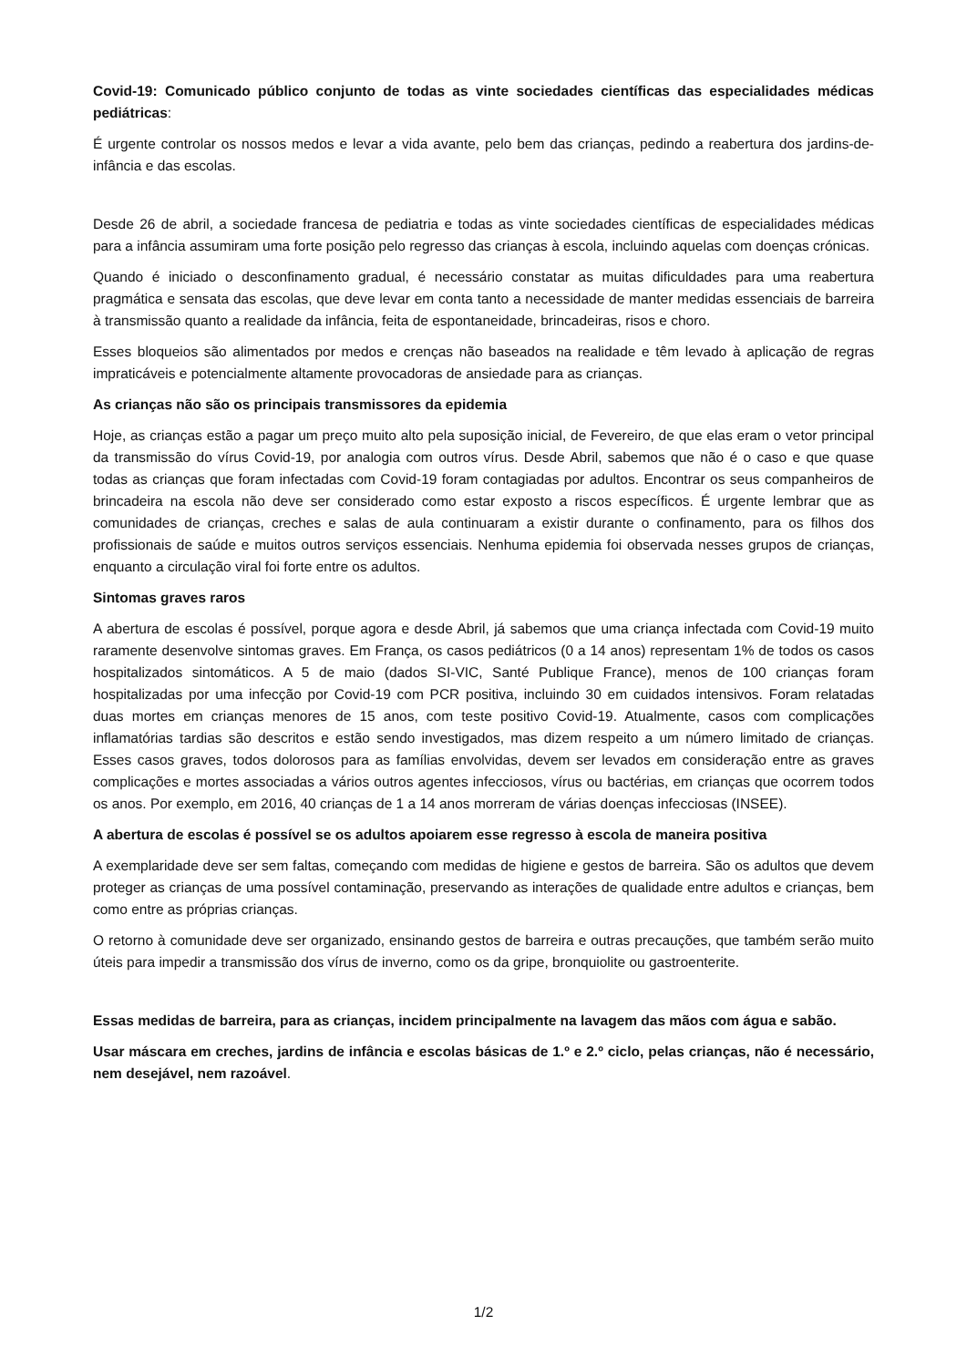Covid-19: Comunicado público conjunto de todas as vinte sociedades científicas das especialidades médicas pediátricas:
É urgente controlar os nossos medos e levar a vida avante, pelo bem das crianças, pedindo a reabertura dos jardins-de-infância e das escolas.
Desde 26 de abril, a sociedade francesa de pediatria e todas as vinte sociedades científicas de especialidades médicas para a infância assumiram uma forte posição pelo regresso das crianças à escola, incluindo aquelas com doenças crónicas.
Quando é iniciado o desconfinamento gradual, é necessário constatar as muitas dificuldades para uma reabertura pragmática e sensata das escolas, que deve levar em conta tanto a necessidade de manter medidas essenciais de barreira à transmissão quanto a realidade da infância, feita de espontaneidade, brincadeiras, risos e choro.
Esses bloqueios são alimentados por medos e crenças não baseados na realidade e têm levado à aplicação de regras impraticáveis e potencialmente altamente provocadoras de ansiedade para as crianças.
As crianças não são os principais transmissores da epidemia
Hoje, as crianças estão a pagar um preço muito alto pela suposição inicial, de Fevereiro, de que elas eram o vetor principal da transmissão do vírus Covid-19, por analogia com outros vírus. Desde Abril, sabemos que não é o caso e que quase todas as crianças que foram infectadas com Covid-19 foram contagiadas por adultos. Encontrar os seus companheiros de brincadeira na escola não deve ser considerado como estar exposto a riscos específicos. É urgente lembrar que as comunidades de crianças, creches e salas de aula continuaram a existir durante o confinamento, para os filhos dos profissionais de saúde e muitos outros serviços essenciais. Nenhuma epidemia foi observada nesses grupos de crianças, enquanto a circulação viral foi forte entre os adultos.
Sintomas graves raros
A abertura de escolas é possível, porque agora e desde Abril, já sabemos que uma criança infectada com Covid-19 muito raramente desenvolve sintomas graves. Em França, os casos pediátricos (0 a 14 anos) representam 1% de todos os casos hospitalizados sintomáticos. A 5 de maio (dados SI-VIC, Santé Publique France), menos de 100 crianças foram hospitalizadas por uma infecção por Covid-19 com PCR positiva, incluindo 30 em cuidados intensivos. Foram relatadas duas mortes em crianças menores de 15 anos, com teste positivo Covid-19. Atualmente, casos com complicações inflamatórias tardias são descritos e estão sendo investigados, mas dizem respeito a um número limitado de crianças. Esses casos graves, todos dolorosos para as famílias envolvidas, devem ser levados em consideração entre as graves complicações e mortes associadas a vários outros agentes infecciosos, vírus ou bactérias, em crianças que ocorrem todos os anos. Por exemplo, em 2016, 40 crianças de 1 a 14 anos morreram de várias doenças infecciosas (INSEE).
A abertura de escolas é possível se os adultos apoiarem esse regresso à escola de maneira positiva
A exemplaridade deve ser sem faltas, começando com medidas de higiene e gestos de barreira. São os adultos que devem proteger as crianças de uma possível contaminação, preservando as interações de qualidade entre adultos e crianças, bem como entre as próprias crianças.
O retorno à comunidade deve ser organizado, ensinando gestos de barreira e outras precauções, que também serão muito úteis para impedir a transmissão dos vírus de inverno, como os da gripe, bronquiolite ou gastroenterite.
Essas medidas de barreira, para as crianças, incidem principalmente na lavagem das mãos com água e sabão.
Usar máscara em creches, jardins de infância e escolas básicas de 1.º e 2.º ciclo, pelas crianças, não é necessário, nem desejável, nem razoável.
1/2